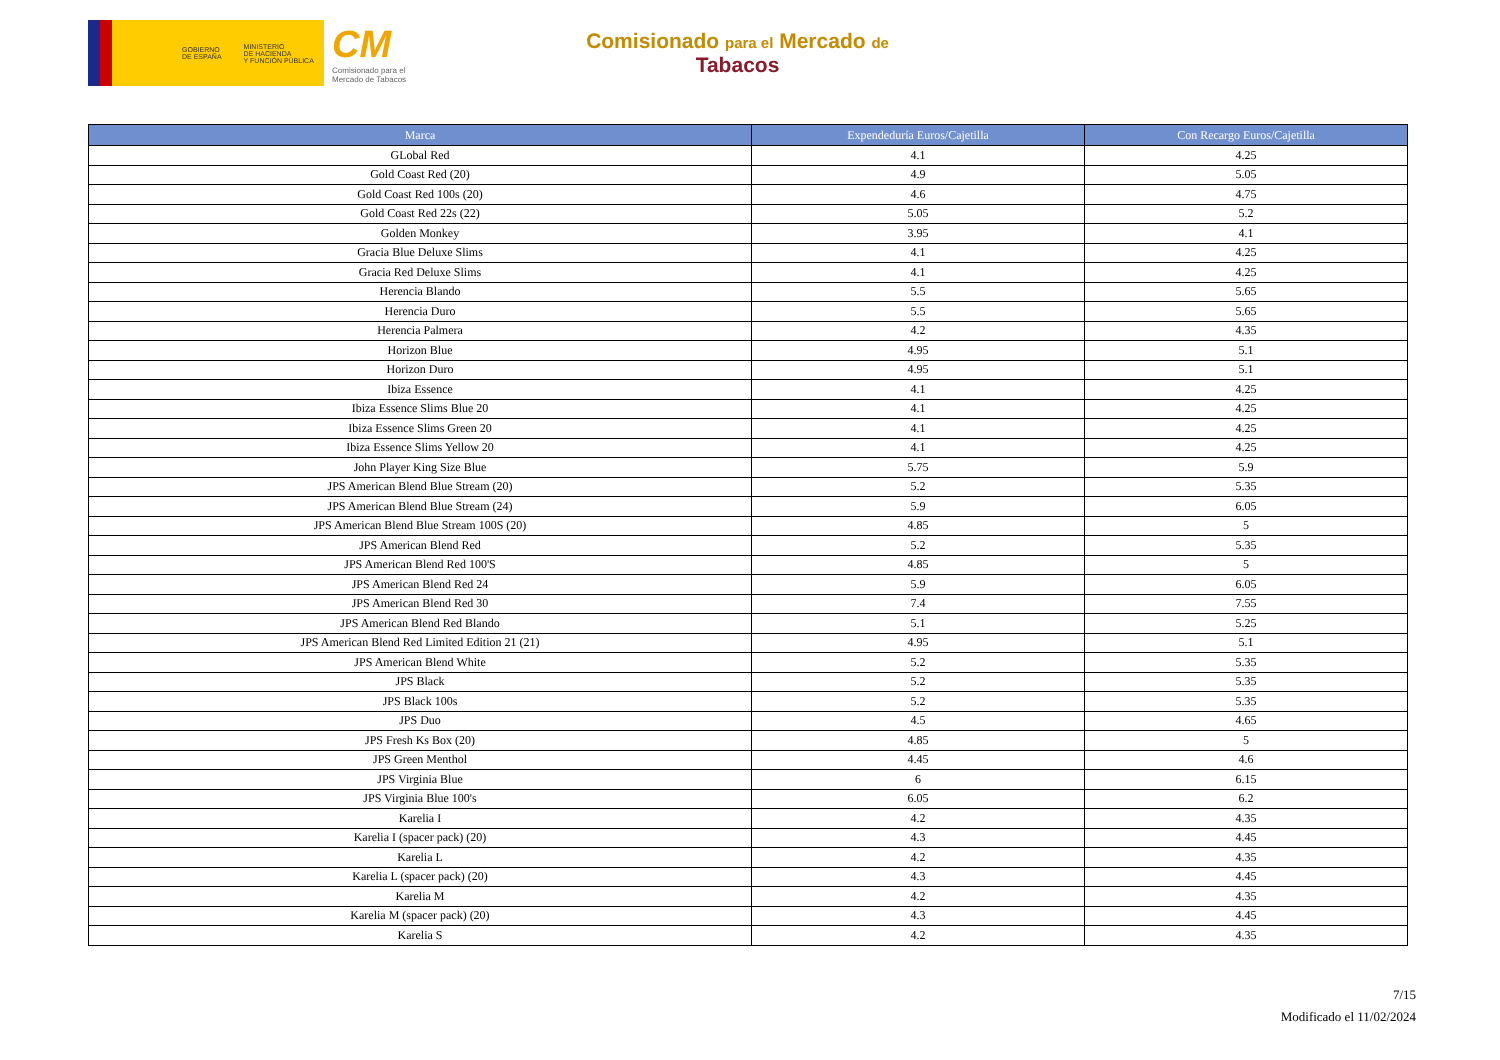GOBIERNO
DE ESPAÑA
MINISTERIO
DE HACIENDA
Y FUNCIÓN PÚBLICA
CM
Comisionado para el
Mercado de Tabacos
Comisionado para el Mercado de
Tabacos
| Marca | Expendeduría Euros/Cajetilla | Con Recargo Euros/Cajetilla |
| --- | --- | --- |
| GLobal Red | 4.1 | 4.25 |
| Gold Coast Red (20) | 4.9 | 5.05 |
| Gold Coast Red 100s (20) | 4.6 | 4.75 |
| Gold Coast Red 22s (22) | 5.05 | 5.2 |
| Golden Monkey | 3.95 | 4.1 |
| Gracia Blue Deluxe Slims | 4.1 | 4.25 |
| Gracia Red Deluxe Slims | 4.1 | 4.25 |
| Herencia Blando | 5.5 | 5.65 |
| Herencia Duro | 5.5 | 5.65 |
| Herencia Palmera | 4.2 | 4.35 |
| Horizon Blue | 4.95 | 5.1 |
| Horizon Duro | 4.95 | 5.1 |
| Ibiza Essence | 4.1 | 4.25 |
| Ibiza Essence Slims Blue 20 | 4.1 | 4.25 |
| Ibiza Essence Slims Green 20 | 4.1 | 4.25 |
| Ibiza Essence Slims Yellow 20 | 4.1 | 4.25 |
| John Player King Size Blue | 5.75 | 5.9 |
| JPS American Blend Blue Stream (20) | 5.2 | 5.35 |
| JPS American Blend Blue Stream (24) | 5.9 | 6.05 |
| JPS American Blend Blue Stream 100S (20) | 4.85 | 5 |
| JPS American Blend Red | 5.2 | 5.35 |
| JPS American Blend Red 100'S | 4.85 | 5 |
| JPS American Blend Red 24 | 5.9 | 6.05 |
| JPS American Blend Red 30 | 7.4 | 7.55 |
| JPS American Blend Red Blando | 5.1 | 5.25 |
| JPS American Blend Red Limited Edition 21 (21) | 4.95 | 5.1 |
| JPS American Blend White | 5.2 | 5.35 |
| JPS Black | 5.2 | 5.35 |
| JPS Black 100s | 5.2 | 5.35 |
| JPS Duo | 4.5 | 4.65 |
| JPS Fresh Ks Box (20) | 4.85 | 5 |
| JPS Green Menthol | 4.45 | 4.6 |
| JPS Virginia Blue | 6 | 6.15 |
| JPS Virginia Blue 100's | 6.05 | 6.2 |
| Karelia I | 4.2 | 4.35 |
| Karelia I (spacer pack) (20) | 4.3 | 4.45 |
| Karelia L | 4.2 | 4.35 |
| Karelia L (spacer pack) (20) | 4.3 | 4.45 |
| Karelia M | 4.2 | 4.35 |
| Karelia M (spacer pack) (20) | 4.3 | 4.45 |
| Karelia S | 4.2 | 4.35 |
7/15
Modificado el 11/02/2024